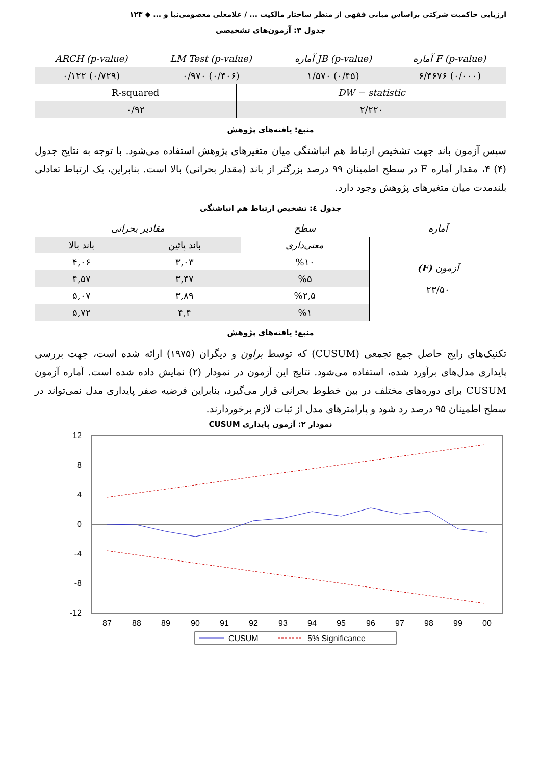ارزیابی حاکمیت شرکتی براساس مبانی فقهی از منظر ساختار مالکیت ... / غلامعلی معصومی‌نیا و ... ◆ ۱۲۳
جدول ۳: آزمون‌های تشخیصی
| (p-value) F آماره | (p-value) JB آماره | (p-value) LM Test | (p-value) ARCH |
| --- | --- | --- | --- |
| (۰/۰۰۰) ۶/۴۶۷۶ | (۰/۴۵) ۱/۵۷۰ | (۰/۴۰۶) ۰/۹۷۰ | (۰/۷۲۹) ۰/۱۲۲ |
| DW − statistic | R-squared |
| ۲/۲۲۰ | ۰/۹۲ |
منبع: یافته‌های پژوهش
سپس آزمون باند جهت تشخیص ارتباط هم انباشتگی میان متغیرهای پژوهش استفاده می‌شود. با توجه به نتایج جدول (۴) ۴، مقدار آماره F در سطح اطمینان ۹۹ درصد بزرگتر از باند (مقدار بحرانی) بالا است. بنابراین، یک ارتباط تعادلی بلندمدت میان متغیرهای پژوهش وجود دارد.
جدول ٤: تشخیص ارتباط هم انباشتگی
| آماره | سطح | مقادیر بحرانی | |
| --- | --- | --- | --- |
| آزمون (F) ۲۳/۵۰ | معنی‌داری | باند پائین | باند بالا |
| | %۱۰ | ۳,۰۳ | ۴,۰۶ |
| | %۵ | ۳,۴۷ | ۴,۵۷ |
| | %۲,۵ | ۳,۸۹ | ۵,۰۷ |
| | %۱ | ۴,۴ | ۵,۷۲ |
منبع: یافته‌های پژوهش
تکنیک‌های رایج حاصل جمع تجمعی (CUSUM) که توسط براون و دیگران (۱۹۷۵) ارائه شده است، جهت بررسی پایداری مدل‌های برآورد شده، استفاده می‌شود. نتایج این آزمون در نمودار (۲) نمایش داده شده است. آماره آزمون CUSUM برای دوره‌های مختلف در بین خطوط بحرانی قرار می‌گیرد، بنابراین فرضیه صفر پایداری مدل نمی‌تواند در سطح اطمینان ۹۵ درصد رد شود و پارامترهای مدل از ثبات لازم برخوردارند.
نمودار ۲: آزمون پایداری CUSUM
12
8
4
0
-4
-8
-12
87
88
89
90
91
92
93
94
95
96
97
98
99
00
CUSUM
5% Significance